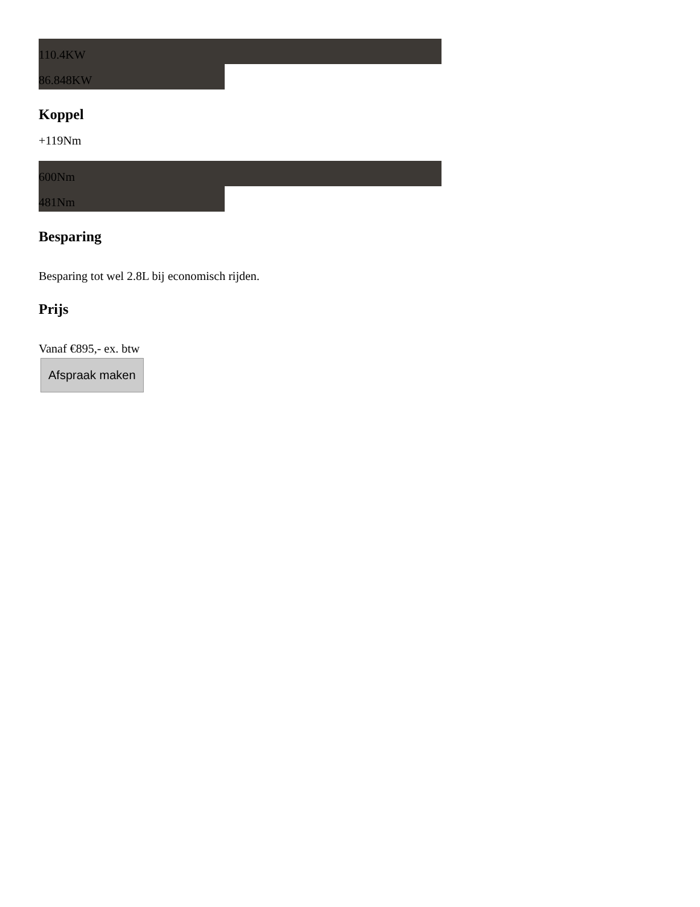110.4KW
86.848KW
Koppel
+119Nm
600Nm
481Nm
Besparing
Besparing tot wel 2.8L bij economisch rijden.
Prijs
Vanaf €895,- ex. btw
Afspraak maken